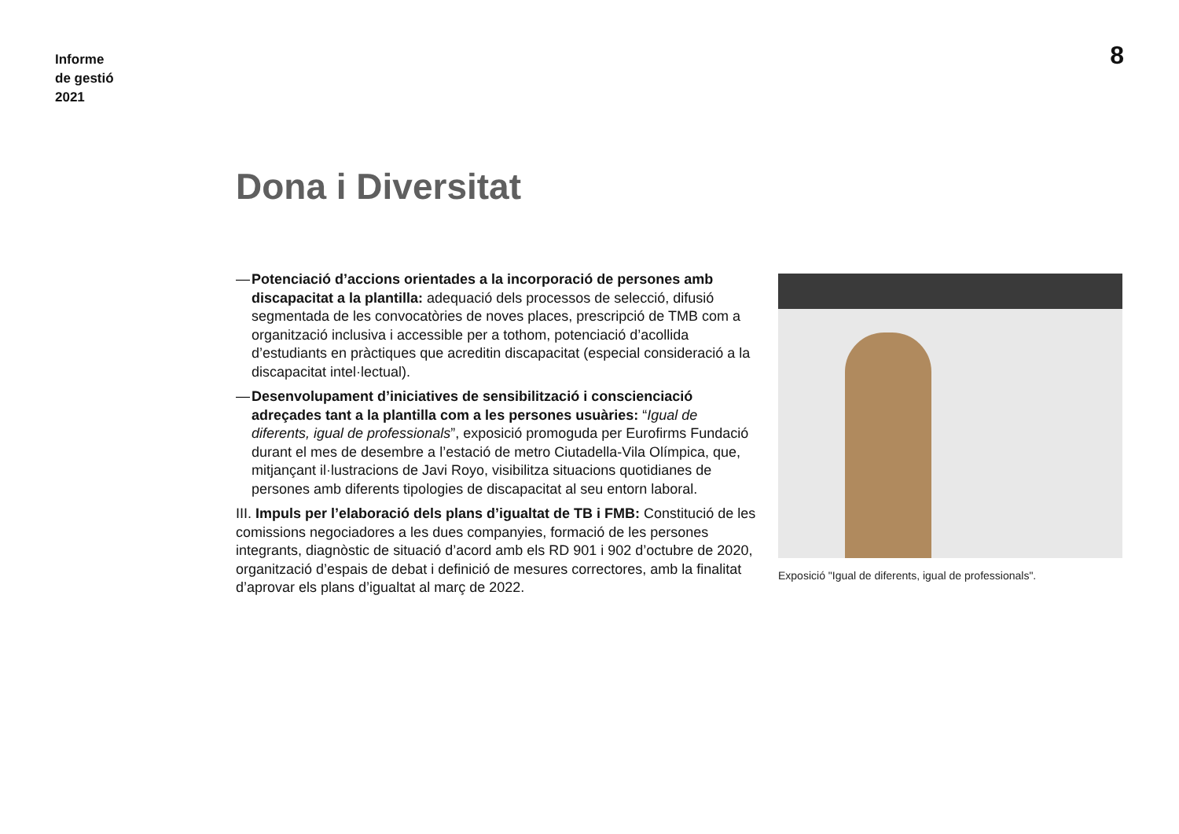Informe
de gestió
2021
8
Dona i Diversitat
— Potenciació d’accions orientades a la incorporació de persones amb discapacitat a la plantilla: adequació dels processos de selecció, difusió segmentada de les convocatòries de noves places, prescripció de TMB com a organització inclusiva i accessible per a tothom, potenciació d’acollida d’estudiants en pràctiques que acreditin discapacitat (especial consideració a la discapacitat intel·lectual).
— Desenvolupament d’iniciatives de sensibilització i conscienciació adreçades tant a la plantilla com a les persones usuàries: “Igual de diferents, igual de professionals”, exposició promoguda per Eurofirms Fundació durant el mes de desembre a l’estació de metro Ciutadella-Vila Olímpica, que, mitjançant il·lustracions de Javi Royo, visibilitza situacions quotidianes de persones amb diferents tipologies de discapacitat al seu entorn laboral.
III. Impuls per l’elaboració dels plans d’igualtat de TB i FMB: Constitució de les comissions negociadores a les dues companyies, formació de les persones integrants, diagnòstic de situació d’acord amb els RD 901 i 902 d’octubre de 2020, organització d’espais de debat i definició de mesures correctores, amb la finalitat d’aprovar els plans d’igualtat al març de 2022.
Exposició "Igual de diferents, igual de professionals".